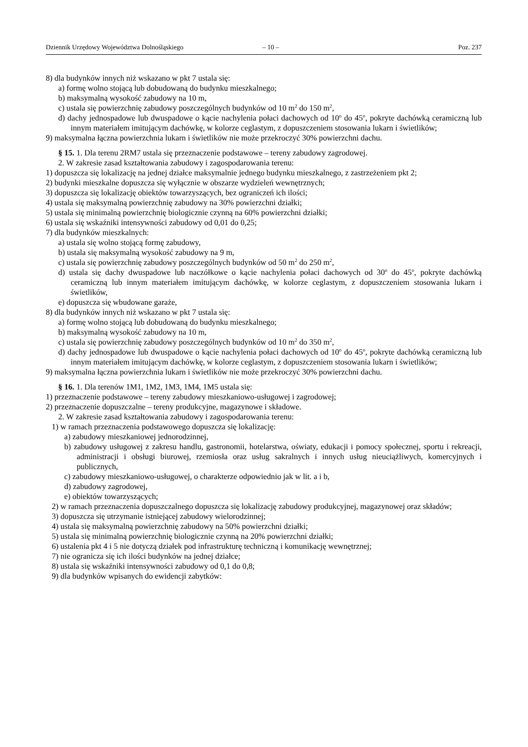Dziennik Urzędowy Województwa Dolnośląskiego – 10 – Poz. 237
8) dla budynków innych niż wskazano w pkt 7 ustala się:
a) formę wolno stojącą lub dobudowaną do budynku mieszkalnego;
b) maksymalną wysokość zabudowy na 10 m,
c) ustala się powierzchnię zabudowy poszczególnych budynków od 10 m<sup>2</sup> do 150 m<sup>2</sup>,
d) dachy jednospadowe lub dwuspadowe o kącie nachylenia połaci dachowych od 10<sup>o</sup> do 45<sup>o</sup>, pokryte dachówką ceramiczną lub innym materiałem imitującym dachówkę, w kolorze ceglastym, z dopuszczeniem stosowania lukarn i świetlików;
9) maksymalna łączna powierzchnia lukarn i świetlików nie może przekroczyć 30% powierzchni dachu.
§ 15. 1. Dla terenu 2RM7 ustala się przeznaczenie podstawowe – tereny zabudowy zagrodowej.
2. W zakresie zasad kształtowania zabudowy i zagospodarowania terenu:
1) dopuszcza się lokalizację na jednej działce maksymalnie jednego budynku mieszkalnego, z zastrzeżeniem pkt 2;
2) budynki mieszkalne dopuszcza się wyłącznie w obszarze wydzieleń wewnętrznych;
3) dopuszcza się lokalizację obiektów towarzyszących, bez ograniczeń ich ilości;
4) ustala się maksymalną powierzchnię zabudowy na 30% powierzchni działki;
5) ustala się minimalną powierzchnię biologicznie czynną na 60% powierzchni działki;
6) ustala się wskaźniki intensywności zabudowy od 0,01 do 0,25;
7) dla budynków mieszkalnych:
a) ustala się wolno stojącą formę zabudowy,
b) ustala się maksymalną wysokość zabudowy na 9 m,
c) ustala się powierzchnię zabudowy poszczególnych budynków od 50 m<sup>2</sup> do 250 m<sup>2</sup>,
d) ustala się dachy dwuspadowe lub naczółkowe o kącie nachylenia połaci dachowych od 30<sup>o</sup> do 45<sup>o</sup>, pokryte dachówką ceramiczną lub innym materiałem imitującym dachówkę, w kolorze ceglastym, z dopuszczeniem stosowania lukarn i świetlików,
e) dopuszcza się wbudowane garaże,
8) dla budynków innych niż wskazano w pkt 7 ustala się:
a) formę wolno stojącą lub dobudowaną do budynku mieszkalnego;
b) maksymalną wysokość zabudowy na 10 m,
c) ustala się powierzchnię zabudowy poszczególnych budynków od 10 m<sup>2</sup> do 350 m<sup>2</sup>,
d) dachy jednospadowe lub dwuspadowe o kącie nachylenia połaci dachowych od 10<sup>o</sup> do 45<sup>o</sup>, pokryte dachówką ceramiczną lub innym materiałem imitującym dachówkę, w kolorze ceglastym, z dopuszczeniem stosowania lukarn i świetlików;
9) maksymalna łączna powierzchnia lukarn i świetlików nie może przekroczyć 30% powierzchni dachu.
§ 16. 1. Dla terenów 1M1, 1M2, 1M3, 1M4, 1M5 ustala się:
1) przeznaczenie podstawowe – tereny zabudowy mieszkaniowo-usługowej i zagrodowej;
2) przeznaczenie dopuszczalne – tereny produkcyjne, magazynowe i składowe.
2. W zakresie zasad kształtowania zabudowy i zagospodarowania terenu:
1) w ramach przeznaczenia podstawowego dopuszcza się lokalizację:
a) zabudowy mieszkaniowej jednorodzinnej,
b) zabudowy usługowej z zakresu handlu, gastronomii, hotelarstwa, oświaty, edukacji i pomocy społecznej, sportu i rekreacji, administracji i obsługi biurowej, rzemiosła oraz usług sakralnych i innych usług nieuciążliwych, komercyjnych i publicznych,
c) zabudowy mieszkaniowo-usługowej, o charakterze odpowiednio jak w lit. a i b,
d) zabudowy zagrodowej,
e) obiektów towarzyszących;
2) w ramach przeznaczenia dopuszczalnego dopuszcza się lokalizację zabudowy produkcyjnej, magazynowej oraz składów;
3) dopuszcza się utrzymanie istniejącej zabudowy wielorodzinnej;
4) ustala się maksymalną powierzchnię zabudowy na 50% powierzchni działki;
5) ustala się minimalną powierzchnię biologicznie czynną na 20% powierzchni działki;
6) ustalenia pkt 4 i 5 nie dotyczą działek pod infrastrukturę techniczną i komunikację wewnętrznej;
7) nie ogranicza się ich ilości budynków na jednej działce;
8) ustala się wskaźniki intensywności zabudowy od 0,1 do 0,8;
9) dla budynków wpisanych do ewidencji zabytków: